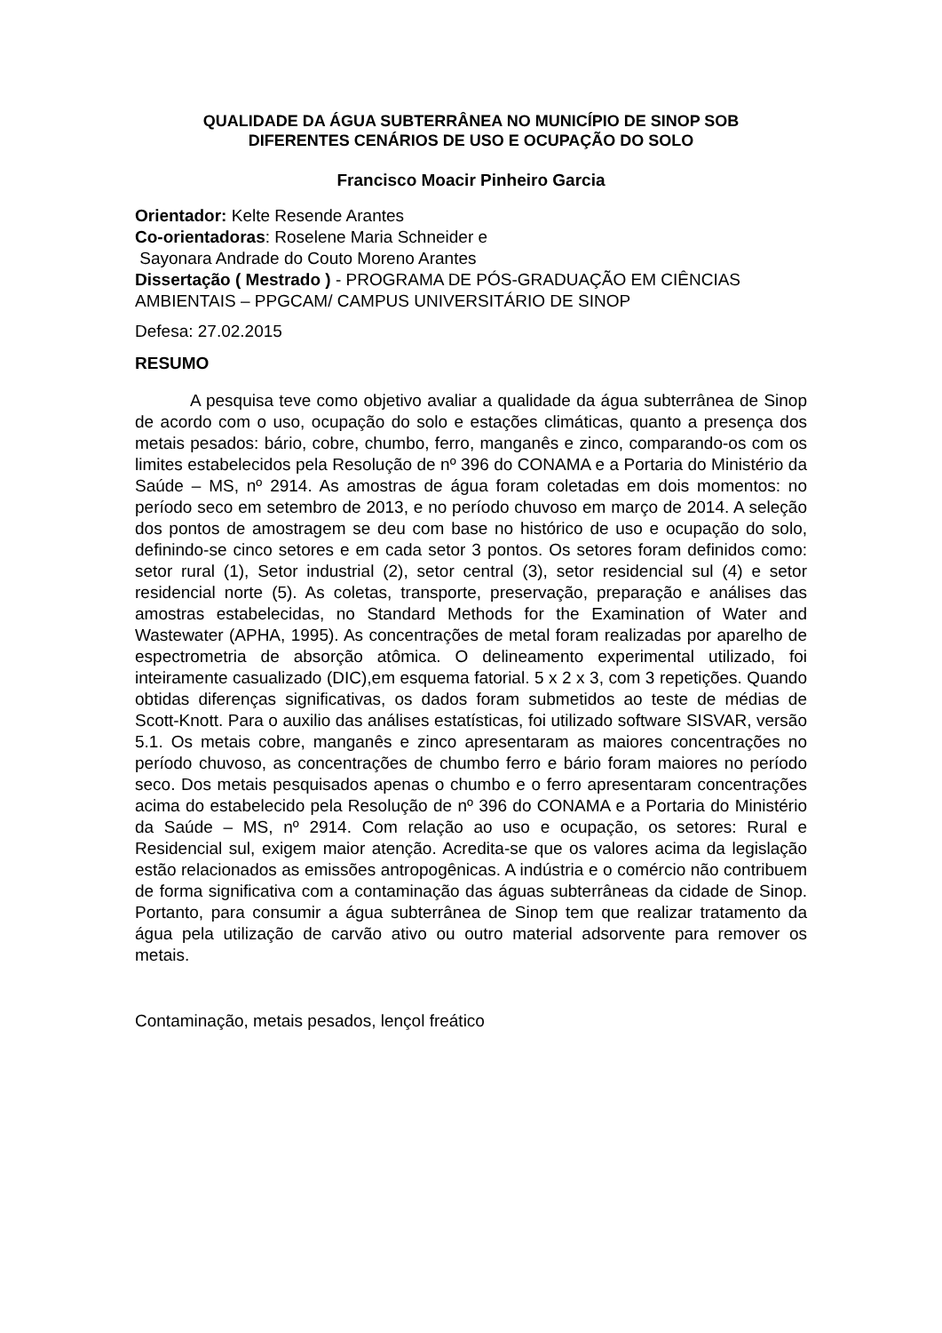QUALIDADE DA ÁGUA SUBTERRÂNEA NO MUNICÍPIO DE SINOP SOB
DIFERENTES CENÁRIOS DE USO E OCUPAÇÃO DO SOLO
Francisco Moacir Pinheiro Garcia
Orientador: Kelte Resende Arantes
Co-orientadoras: Roselene Maria Schneider e
Sayonara Andrade do Couto Moreno Arantes
Dissertação ( Mestrado ) - PROGRAMA DE PÓS-GRADUAÇÃO EM CIÊNCIAS AMBIENTAIS – PPGCAM/ CAMPUS UNIVERSITÁRIO DE SINOP
Defesa: 27.02.2015
RESUMO
A pesquisa teve como objetivo avaliar a qualidade da água subterrânea de Sinop de acordo com o uso, ocupação do solo e estações climáticas, quanto a presença dos metais pesados: bário, cobre, chumbo, ferro, manganês e zinco, comparando-os com os limites estabelecidos pela Resolução de nº 396 do CONAMA e a Portaria do Ministério da Saúde – MS, nº 2914. As amostras de água foram coletadas em dois momentos: no período seco em setembro de 2013, e no período chuvoso em março de 2014. A seleção dos pontos de amostragem se deu com base no histórico de uso e ocupação do solo, definindo-se cinco setores e em cada setor 3 pontos. Os setores foram definidos como: setor rural (1), Setor industrial (2), setor central (3), setor residencial sul (4) e setor residencial norte (5). As coletas, transporte, preservação, preparação e análises das amostras estabelecidas, no Standard Methods for the Examination of Water and Wastewater (APHA, 1995). As concentrações de metal foram realizadas por aparelho de espectrometria de absorção atômica. O delineamento experimental utilizado, foi inteiramente casualizado (DIC),em esquema fatorial. 5 x 2 x 3, com 3 repetições. Quando obtidas diferenças significativas, os dados foram submetidos ao teste de médias de Scott-Knott. Para o auxilio das análises estatísticas, foi utilizado software SISVAR, versão 5.1. Os metais cobre, manganês e zinco apresentaram as maiores concentrações no período chuvoso, as concentrações de chumbo ferro e bário foram maiores no período seco. Dos metais pesquisados apenas o chumbo e o ferro apresentaram concentrações acima do estabelecido pela Resolução de nº 396 do CONAMA e a Portaria do Ministério da Saúde – MS, nº 2914. Com relação ao uso e ocupação, os setores: Rural e Residencial sul, exigem maior atenção. Acredita-se que os valores acima da legislação estão relacionados as emissões antropogênicas. A indústria e o comércio não contribuem de forma significativa com a contaminação das águas subterrâneas da cidade de Sinop. Portanto, para consumir a água subterrânea de Sinop tem que realizar tratamento da água pela utilização de carvão ativo ou outro material adsorvente para remover os metais.
Contaminação, metais pesados, lençol freático